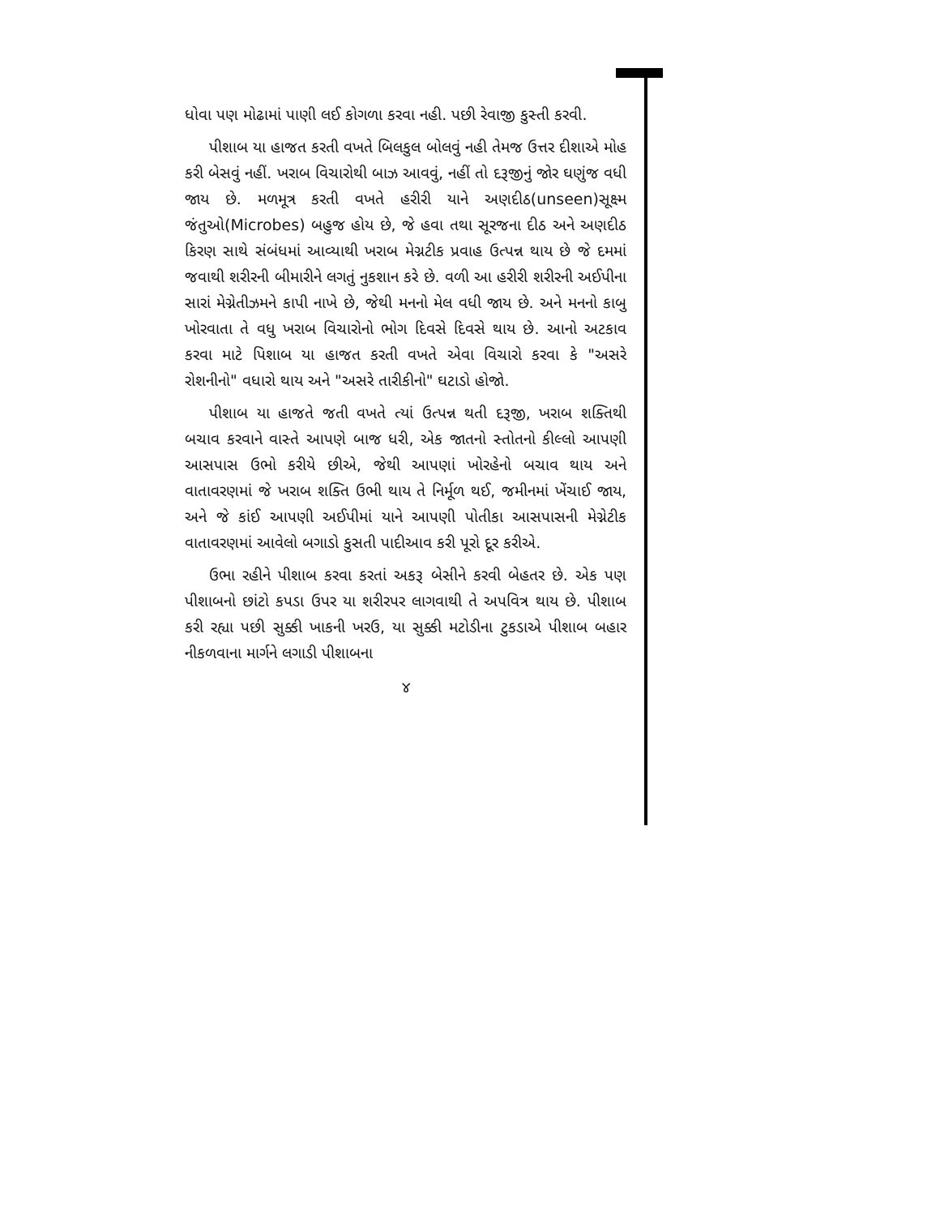ધોવા પણ મોઢામાં પાણી લઈ કોગળા કરવા નહી. પછી રેવાજી કુસ્તી કરવી.
પીશાબ યા હાજત કરતી વખતે બિલકુલ બોલવું નહી તેમજ ઉત્તર દીશાએ મોહ કરી બેસવું નહીં. ખરાબ વિચારોથી બાઝ આવવું, નહીં તો દરૂજીનું જોર ઘણુંજ વધી જાય છે. મળમૂત્ર કરતી વખતે હરીરી યાને અણદીઠ(unseen)સૂક્ષ્મ જંતુઓ(Microbes) બહુજ હોય છે, જે હવા તથા સૂરજના દીઠ અને અણદીઠ કિરણ સાથે સંબંધમાં આવ્યાથી ખરાબ મેગ્નટીક પ્રવાહ ઉત્પન્ન થાય છે જે દમમાં જવાથી શરીરની બીમારીને લગતું નુકશાન કરે છે. વળી આ હરીરી શરીરની અઈપીના સારાં મેગ્નેતીઝમને કાપી નાખે છે, જેથી મનનો મેલ વધી જાય છે. અને મનનો કાબુ ખોરવાતા તે વધુ ખરાબ વિચારોનો ભોગ દિવસે દિવસે થાય છે. આનો અટકાવ કરવા માટે પિશાબ યા હાજત કરતી વખતે એવા વિચારો કરવા કે "અસરે રોશનીનો" વધારો થાય અને "અસરે તારીકીનો" ઘટાડો હોજો.
પીશાબ યા હાજતે જતી વખતે ત્યાં ઉત્પન્ન થતી દરૂજી, ખરાબ શક્તિથી બચાવ કરવાને વાસ્તે આપણે બાજ ધરી, એક જાતનો સ્તોતનો કીલ્લો આપણી આસપાસ ઉભો કરીયે છીએ, જેથી આપણાં ખોરહેનો બચાવ થાય અને વાતાવરણમાં જે ખરાબ શક્તિ ઉભી થાય તે નિર્મૂળ થઈ, જમીનમાં ખેંચાઈ જાય, અને જે કાંઈ આપણી અઈપીમાં યાને આપણી પોતીકા આસપાસની મેગ્નેટીક વાતાવરણમાં આવેલો બગાડો કુસતી પાદીઆવ કરી પૂરો દૂર કરીએ.
ઉભા રહીને પીશાબ કરવા કરતાં અકરૂ બેસીને કરવી બેહતર છે. એક પણ પીશાબનો છાંટો કપડા ઉપર યા શરીરપર લાગવાથી તે અપવિત્ર થાય છે. પીશાબ કરી રહ્યા પછી સુક્કી ખાકની ખરઉ, યા સુક્કી મટોડીના ટુકડાએ પીશાબ બહાર નીકળવાના માર્ગને લગાડી પીશાબના
૪